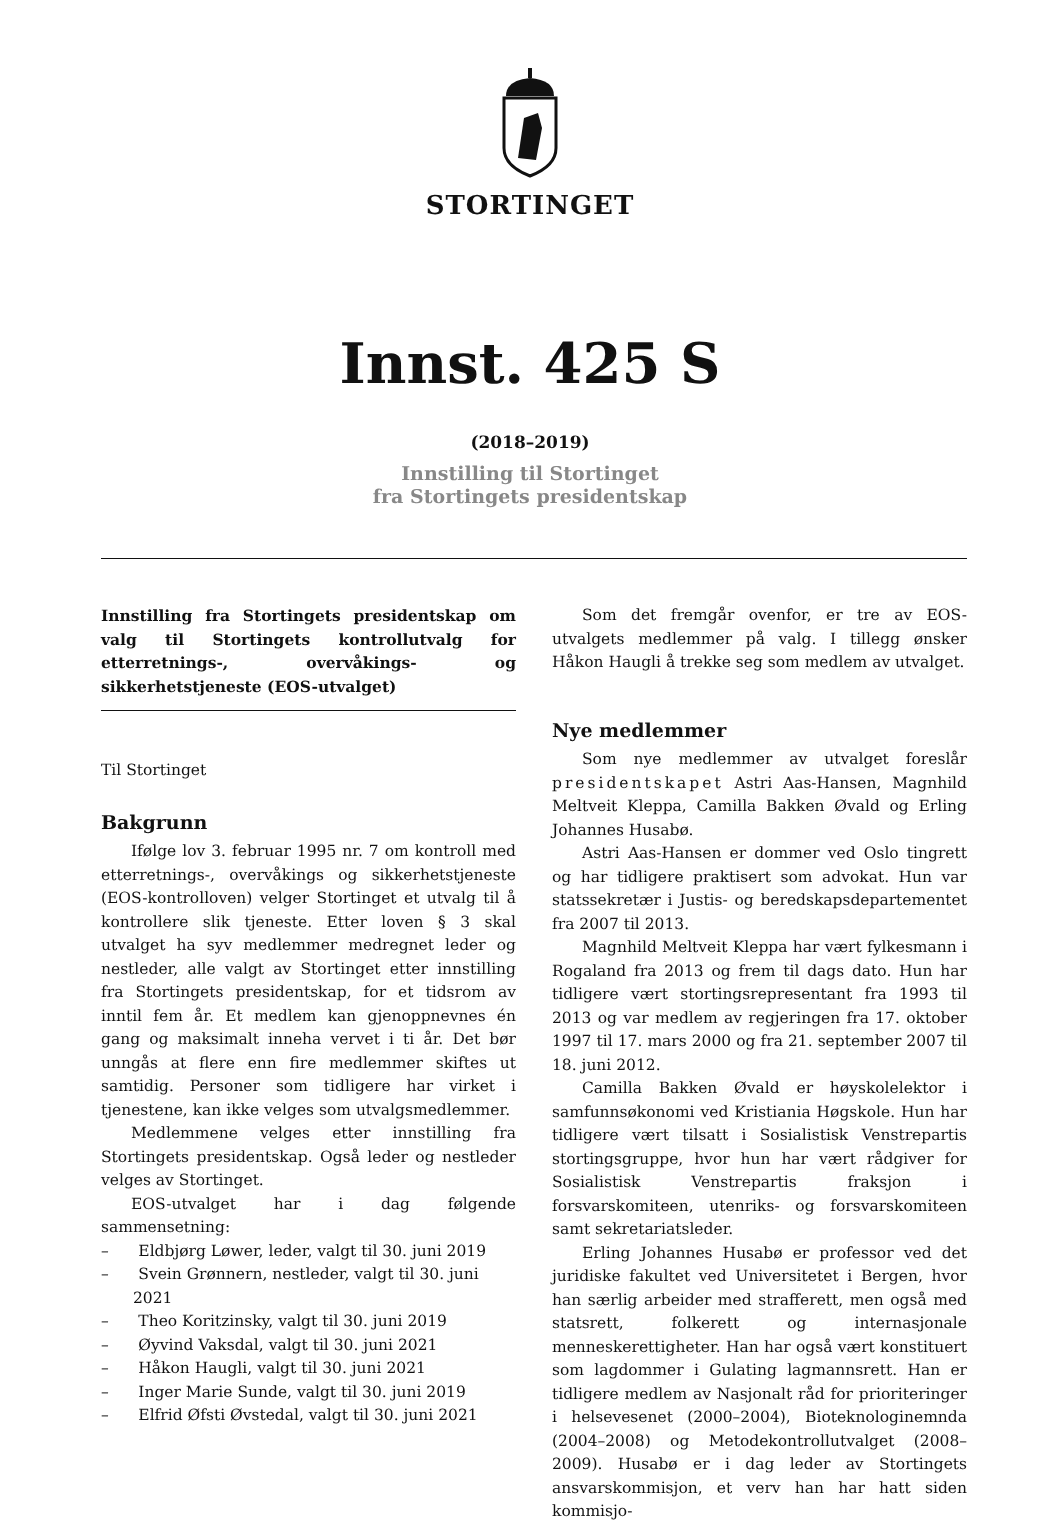STORTINGET
Innst. 425 S
(2018–2019)
Innstilling til Stortinget
fra Stortingets presidentskap
Innstilling fra Stortingets presidentskap om valg til Stortingets kontrollutvalg for etterretnings-, overvåkings- og sikkerhetstjeneste (EOS-utvalget)
Til Stortinget
Bakgrunn
Ifølge lov 3. februar 1995 nr. 7 om kontroll med etterretnings-, overvåkings og sikkerhetstjeneste (EOS-kontrolloven) velger Stortinget et utvalg til å kontrollere slik tjeneste. Etter loven § 3 skal utvalget ha syv medlemmer medregnet leder og nestleder, alle valgt av Stortinget etter innstilling fra Stortingets presidentskap, for et tidsrom av inntil fem år. Et medlem kan gjenoppnevnes én gang og maksimalt inneha vervet i ti år. Det bør unngås at flere enn fire medlemmer skiftes ut samtidig. Personer som tidligere har virket i tjenestene, kan ikke velges som utvalgsmedlemmer.
Medlemmene velges etter innstilling fra Stortingets presidentskap. Også leder og nestleder velges av Stortinget.
EOS-utvalget har i dag følgende sammensetning:
– Eldbjørg Løwer, leder, valgt til 30. juni 2019
– Svein Grønnern, nestleder, valgt til 30. juni 2021
– Theo Koritzinsky, valgt til 30. juni 2019
– Øyvind Vaksdal, valgt til 30. juni 2021
– Håkon Haugli, valgt til 30. juni 2021
– Inger Marie Sunde, valgt til 30. juni 2019
– Elfrid Øfsti Øvstedal, valgt til 30. juni 2021
Som det fremgår ovenfor, er tre av EOS-utvalgets medlemmer på valg. I tillegg ønsker Håkon Haugli å trekke seg som medlem av utvalget.
Nye medlemmer
Som nye medlemmer av utvalget foreslår presidentskapet Astri Aas-Hansen, Magnhild Meltveit Kleppa, Camilla Bakken Øvald og Erling Johannes Husabø.
Astri Aas-Hansen er dommer ved Oslo tingrett og har tidligere praktisert som advokat. Hun var statssekretær i Justis- og beredskapsdepartementet fra 2007 til 2013.
Magnhild Meltveit Kleppa har vært fylkesmann i Rogaland fra 2013 og frem til dags dato. Hun har tidligere vært stortingsrepresentant fra 1993 til 2013 og var medlem av regjeringen fra 17. oktober 1997 til 17. mars 2000 og fra 21. september 2007 til 18. juni 2012.
Camilla Bakken Øvald er høyskolelektor i samfunnsøkonomi ved Kristiania Høgskole. Hun har tidligere vært tilsatt i Sosialistisk Venstrepartis stortingsgruppe, hvor hun har vært rådgiver for Sosialistisk Venstrepartis fraksjon i forsvarskomiteen, utenriks- og forsvarskomiteen samt sekretariatsleder.
Erling Johannes Husabø er professor ved det juridiske fakultet ved Universitetet i Bergen, hvor han særlig arbeider med strafferett, men også med statsrett, folkerett og internasjonale menneskerettigheter. Han har også vært konstituert som lagdommer i Gulating lagmannsrett. Han er tidligere medlem av Nasjonalt råd for prioriteringer i helsevesenet (2000–2004), Bioteknologinemnda (2004–2008) og Metodekontrollutvalget (2008–2009). Husabø er i dag leder av Stortingets ansvarskommisjon, et verv han har hatt siden kommisjo-